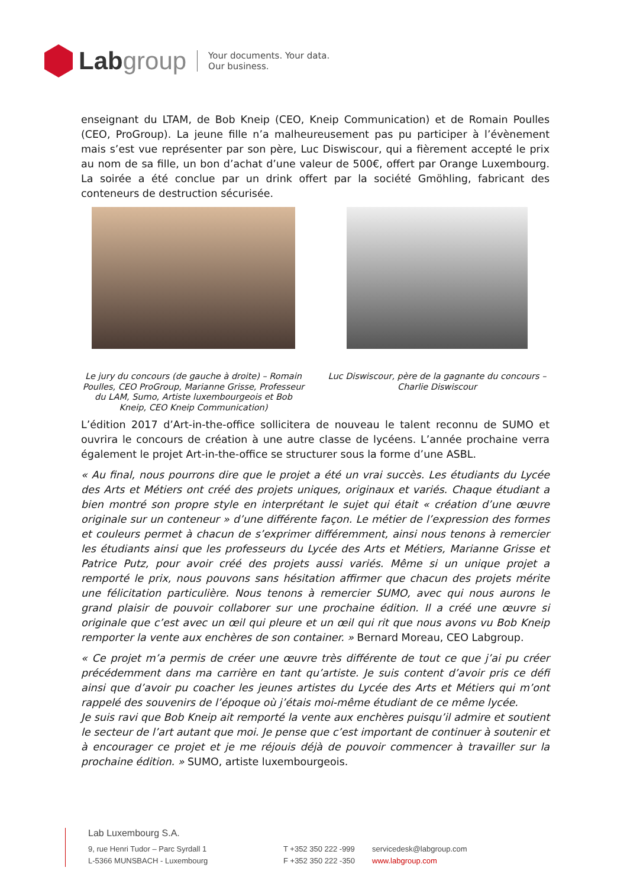Lab group
Your documents. Your data.
Our business.
enseignant du LTAM, de Bob Kneip (CEO, Kneip Communication) et de Romain Poulles (CEO, ProGroup). La jeune fille n’a malheureusement pas pu participer à l’évènement mais s’est vue représenter par son père, Luc Diswiscour, qui a fièrement accepté le prix au nom de sa fille, un bon d’achat d’une valeur de 500€, offert par Orange Luxembourg. La soirée a été conclue par un drink offert par la société Gmöhling, fabricant des conteneurs de destruction sécurisée.
Le jury du concours (de gauche à droite) – Romain Poulles, CEO ProGroup, Marianne Grisse, Professeur du LAM, Sumo, Artiste luxembourgeois et Bob Kneip, CEO Kneip Communication)
Luc Diswiscour, père de la gagnante du concours – Charlie Diswiscour
L’édition 2017 d’Art-in-the-office sollicitera de nouveau le talent reconnu de SUMO et ouvrira le concours de création à une autre classe de lycéens. L’année prochaine verra également le projet Art-in-the-office se structurer sous la forme d’une ASBL.
« Au final, nous pourrons dire que le projet a été un vrai succès. Les étudiants du Lycée des Arts et Métiers ont créé des projets uniques, originaux et variés. Chaque étudiant a bien montré son propre style en interprétant le sujet qui était « création d’une œuvre originale sur un conteneur » d’une différente façon. Le métier de l’expression des formes et couleurs permet à chacun de s’exprimer différemment, ainsi nous tenons à remercier les étudiants ainsi que les professeurs du Lycée des Arts et Métiers, Marianne Grisse et Patrice Putz, pour avoir créé des projets aussi variés. Même si un unique projet a remporté le prix, nous pouvons sans hésitation affirmer que chacun des projets mérite une félicitation particulière. Nous tenons à remercier SUMO, avec qui nous aurons le grand plaisir de pouvoir collaborer sur une prochaine édition. Il a créé une œuvre si originale que c’est avec un œil qui pleure et un œil qui rit que nous avons vu Bob Kneip remporter la vente aux enchères de son container. » Bernard Moreau, CEO Labgroup.
« Ce projet m’a permis de créer une œuvre très différente de tout ce que j’ai pu créer précédemment dans ma carrière en tant qu’artiste. Je suis content d’avoir pris ce défi ainsi que d’avoir pu coacher les jeunes artistes du Lycée des Arts et Métiers qui m’ont rappelé des souvenirs de l’époque où j’étais moi-même étudiant de ce même lycée.
Je suis ravi que Bob Kneip ait remporté la vente aux enchères puisqu’il admire et soutient le secteur de l’art autant que moi. Je pense que c’est important de continuer à soutenir et à encourager ce projet et je me réjouis déjà de pouvoir commencer à travailler sur la prochaine édition. » SUMO, artiste luxembourgeois.
Lab Luxembourg S.A.
9, rue Henri Tudor – Parc Syrdall 1
L-5366 MUNSBACH - Luxembourg
T +352 350 222 -999
F +352 350 222 -350
servicedesk@labgroup.com
www.labgroup.com